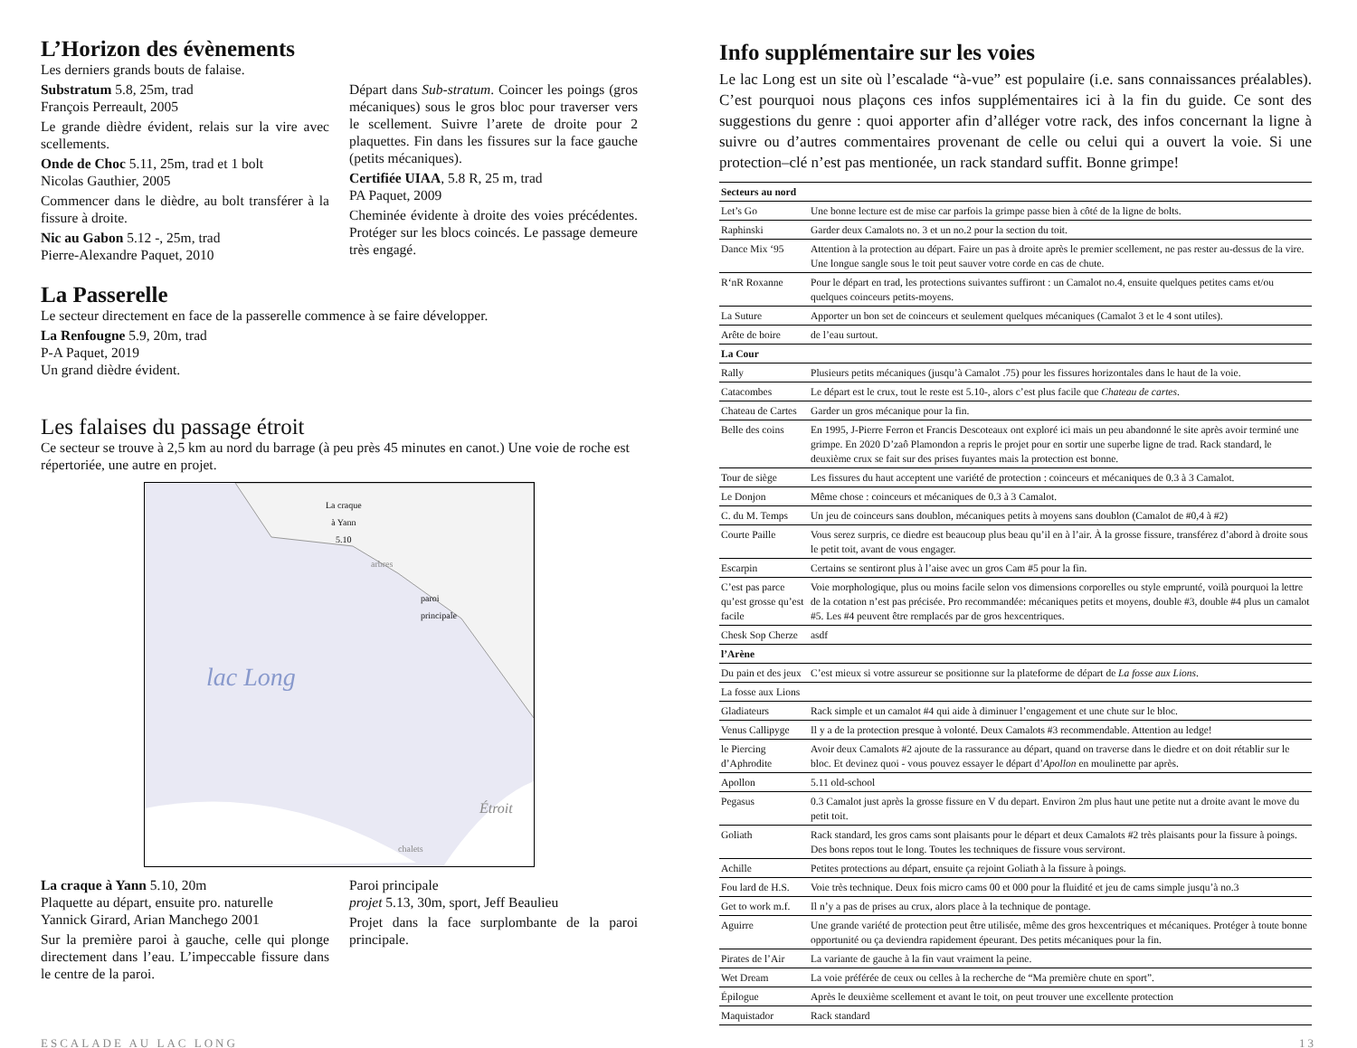L’Horizon des évènements
Les derniers grands bouts de falaise.
Substratum 5.8, 25m, trad
François Perreault, 2005
Le grande dièdre évident, relais sur la vire avec scellements.
Onde de Choc 5.11, 25m, trad et 1 bolt
Nicolas Gauthier, 2005
Commencer dans le dièdre, au bolt transférer à la fissure à droite.
Nic au Gabon 5.12 -, 25m, trad
Pierre-Alexandre Paquet, 2010
Départ dans Sub-stratum. Coincer les poings (gros mécaniques) sous le gros bloc pour traverser vers le scellement. Suivre l’arete de droite pour 2 plaquettes. Fin dans les fissures sur la face gauche (petits mécaniques).
Certifiée UIAA, 5.8 R, 25 m, trad
PA Paquet, 2009
Cheminée évidente à droite des voies précédentes. Protéger sur les blocs coincés. Le passage demeure très engagé.
La Passerelle
Le secteur directement en face de la passerelle commence à se faire développer.
La Renfougne 5.9, 20m, trad
P-A Paquet, 2019
Un grand dièdre évident.
Les falaises du passage étroit
Ce secteur se trouve à 2,5 km au nord du barrage (à peu près 45 minutes en canot.) Une voie de roche est répertoriée, une autre en projet.
La craque
à Yann
5.10
paroi
principale
arbres
lac Long
Étroit
chalets
La craque à Yann 5.10, 20m
Plaquette au départ, ensuite pro. naturelle
Yannick Girard, Arian Manchego 2001
Sur la première paroi à gauche, celle qui plonge directement dans l’eau. L’impeccable fissure dans le centre de la paroi.
Paroi principale
projet 5.13, 30m, sport, Jeff Beaulieu
Projet dans la face surplombante de la paroi principale.
Info supplémentaire sur les voies
Le lac Long est un site où l’escalade “à-vue” est populaire (i.e. sans connaissances préalables). C’est pourquoi nous plaçons ces infos supplémentaires ici à la fin du guide. Ce sont des suggestions du genre : quoi apporter afin d’alléger votre rack, des infos concernant la ligne à suivre ou d’autres commentaires provenant de celle ou celui qui a ouvert la voie. Si une protection–clé n’est pas mentionée, un rack standard suffit. Bonne grimpe!
| Secteurs au nord | |
| Let’s Go | Une bonne lecture est de mise car parfois la grimpe passe bien à côté de la ligne de bolts. |
| Raphinski | Garder deux Camalots no. 3 et un no.2 pour la section du toit. |
| Dance Mix ‘95 | Attention à la protection au départ. Faire un pas à droite après le premier scellement, ne pas rester au-dessus de la vire. Une longue sangle sous le toit peut sauver votre corde en cas de chute. |
| R‘nR Roxanne | Pour le départ en trad, les protections suivantes suffiront : un Camalot no.4, ensuite quelques petites cams et/ou quelques coinceurs petits-moyens. |
| La Suture | Apporter un bon set de coinceurs et seulement quelques mécaniques (Camalot 3 et le 4 sont utiles). |
| Arête de boire | de l’eau surtout. |
| La Cour | |
| Rally | Plusieurs petits mécaniques (jusqu’à Camalot .75) pour les fissures horizontales dans le haut de la voie. |
| Catacombes | Le départ est le crux, tout le reste est 5.10-, alors c’est plus facile que Chateau de cartes . |
| Chateau de Cartes | Garder un gros mécanique pour la fin. |
| Belle des coins | En 1995, J-Pierre Ferron et Francis Descoteaux ont exploré ici mais un peu abandonné le site après avoir terminé une grimpe. En 2020 D’zaô Plamondon a repris le projet pour en sortir une superbe ligne de trad. Rack standard, le deuxième crux se fait sur des prises fuyantes mais la protection est bonne. |
| Tour de siège | Les fissures du haut acceptent une variété de protection : coinceurs et mécaniques de 0.3 à 3 Camalot. |
| Le Donjon | Même chose : coinceurs et mécaniques de 0.3 à 3 Camalot. |
| C. du M. Temps | Un jeu de coinceurs sans doublon, mécaniques petits à moyens sans doublon (Camalot de #0,4 à #2) |
| Courte Paille | Vous serez surpris, ce diedre est beaucoup plus beau qu’il en à l’air. À la grosse fissure, transférez d’abord à droite sous le petit toit, avant de vous engager. |
| Escarpin | Certains se sentiront plus à l’aise avec un gros Cam #5 pour la fin. |
| C’est pas parce qu’est grosse qu’est facile | Voie morphologique, plus ou moins facile selon vos dimensions corporelles ou style emprunté, voilà pourquoi la lettre de la cotation n’est pas précisée. Pro recommandée: mécaniques petits et moyens, double #3, double #4 plus un camalot #5. Les #4 peuvent être remplacés par de gros hexcentriques. |
| Chesk Sop Cherze | asdf |
| l’Arène | |
| Du pain et des jeux | C’est mieux si votre assureur se positionne sur la plateforme de départ de La fosse aux Lions . |
| La fosse aux Lions | |
| Gladiateurs | Rack simple et un camalot #4 qui aide à diminuer l’engagement et une chute sur le bloc. |
| Venus Callipyge | Il y a de la protection presque à volonté. Deux Camalots #3 recommendable. Attention au ledge! |
| le Piercing d’Aphrodite | Avoir deux Camalots #2 ajoute de la rassurance au départ, quand on traverse dans le diedre et on doit rétablir sur le bloc. Et devinez quoi - vous pouvez essayer le départ d’ Apollon en moulinette par après. |
| Apollon | 5.11 old-school |
| Pegasus | 0.3 Camalot just après la grosse fissure en V du depart. Environ 2m plus haut une petite nut a droite avant le move du petit toit. |
| Goliath | Rack standard, les gros cams sont plaisants pour le départ et deux Camalots #2 très plaisants pour la fissure à poings. Des bons repos tout le long. Toutes les techniques de fissure vous serviront. |
| Achille | Petites protections au départ, ensuite ça rejoint Goliath à la fissure à poings. |
| Fou lard de H.S. | Voie très technique. Deux fois micro cams 00 et 000 pour la fluidité et jeu de cams simple jusqu’à no.3 |
| Get to work m.f. | Il n’y a pas de prises au crux, alors place à la technique de pontage. |
| Aguirre | Une grande variété de protection peut être utilisée, même des gros hexcentriques et mécaniques. Protéger à toute bonne opportunité ou ça deviendra rapidement épeurant. Des petits mécaniques pour la fin. |
| Pirates de l’Air | La variante de gauche à la fin vaut vraiment la peine. |
| Wet Dream | La voie préférée de ceux ou celles à la recherche de “Ma première chute en sport”. |
| Épilogue | Après le deuxième scellement et avant le toit, on peut trouver une excellente protection |
| Maquistador | Rack standard |
ESCALADE AU LAC LONG 13